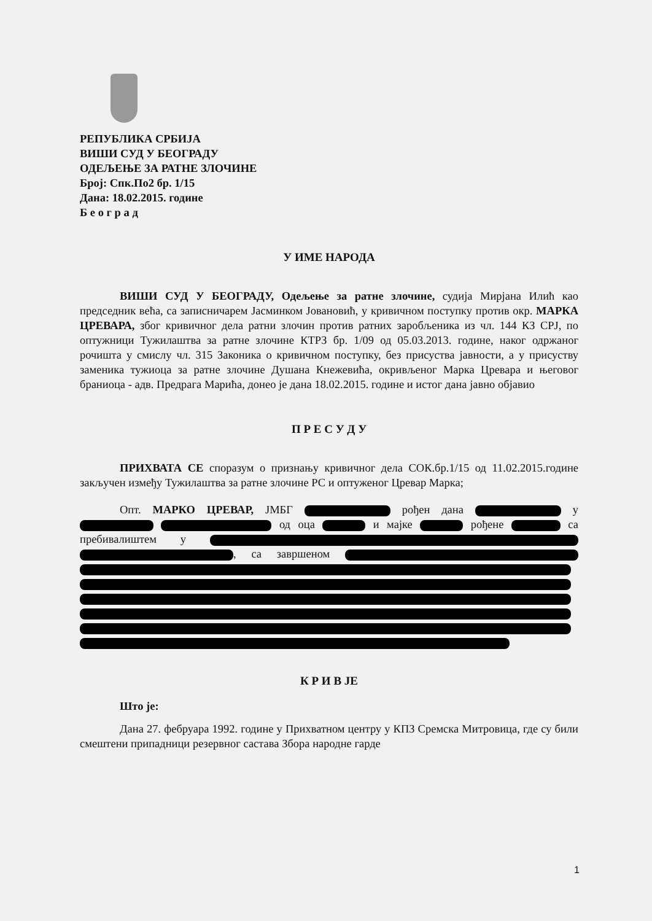РЕПУБЛИКА СРБИЈА
ВИШИ СУД У БЕОГРАДУ
ОДЕЉЕЊЕ ЗА РАТНЕ ЗЛОЧИНЕ
Број: Спк.По2 бр. 1/15
Дана: 18.02.2015. године
Б е о г р а д
У ИМЕ НАРОДА
ВИШИ СУД У БЕОГРАДУ, Одељење за ратне злочине, судија Мирјана Илић као председник већа, са записничарем Јасминком Јовановић, у кривичном поступку против окр. МАРКА ЦРЕВАРА, због кривичног дела ратни злочин против ратних заробљеника из чл. 144 КЗ СРЈ, по оптужници Тужилаштва за ратне злочине КТРЗ бр. 1/09 од 05.03.2013. године, наког одржаног рочишта у смислу чл. 315 Законика о кривичном поступку, без присуства јавности, а у присуству заменика тужиоца за ратне злочине Душана Кнежевића, окривљеног Марка Цревара и његовог браниоца - адв. Предрага Марића, донео је дана 18.02.2015. године и истог дана јавно објавио
П Р Е С У Д У
ПРИХВАТА СЕ споразум о признању кривичног дела СОК.бр.1/15 од 11.02.2015.године закључен између Тужилаштва за ратне злочине РС и оптуженог Цревар Марка;
Опт. МАРКО ЦРЕВАР, ЈМБГ рођен дана у од оца и мајке рођене са пребивалиштем у , са завршеном
К Р И В ЈЕ
Што је:
Дана 27. фебруара 1992. године у Прихватном центру у КПЗ Сремска Митровица, где су били смештени припадници резервног састава Збора народне гарде
1